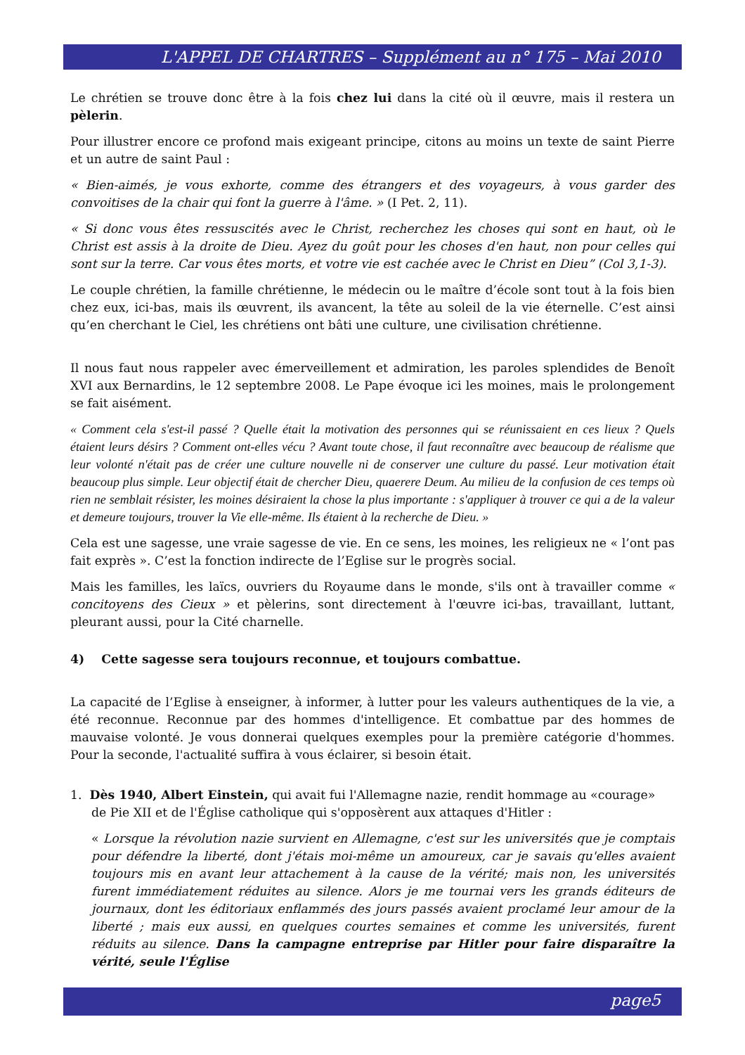L'APPEL DE CHARTRES – Supplément au n° 175 – Mai 2010
Le chrétien se trouve donc être à la fois chez lui dans la cité où il œuvre, mais il restera un pèlerin.
Pour illustrer encore ce profond mais exigeant principe, citons au moins un texte de saint Pierre et un autre de saint Paul :
« Bien-aimés, je vous exhorte, comme des étrangers et des voyageurs, à vous garder des convoitises de la chair qui font la guerre à l'âme. » (I Pet. 2, 11).
« Si donc vous êtes ressuscités avec le Christ, recherchez les choses qui sont en haut, où le Christ est assis à la droite de Dieu. Ayez du goût pour les choses d'en haut, non pour celles qui sont sur la terre. Car vous êtes morts, et votre vie est cachée avec le Christ en Dieu” (Col 3,1-3).
Le couple chrétien, la famille chrétienne, le médecin ou le maître d’école sont tout à la fois bien chez eux, ici-bas, mais ils œuvrent, ils avancent, la tête au soleil de la vie éternelle. C’est ainsi qu’en cherchant le Ciel, les chrétiens ont bâti une culture, une civilisation chrétienne.
Il nous faut nous rappeler avec émerveillement et admiration, les paroles splendides de Benoît XVI aux Bernardins, le 12 septembre 2008. Le Pape évoque ici les moines, mais le prolongement se fait aisément.
« Comment cela s'est-il passé ? Quelle était la motivation des personnes qui se réunissaient en ces lieux ? Quels étaient leurs désirs ? Comment ont-elles vécu ? Avant toute chose, il faut reconnaître avec beaucoup de réalisme que leur volonté n'était pas de créer une culture nouvelle ni de conserver une culture du passé. Leur motivation était beaucoup plus simple. Leur objectif était de chercher Dieu, quaerere Deum. Au milieu de la confusion de ces temps où rien ne semblait résister, les moines désiraient la chose la plus importante : s'appliquer à trouver ce qui a de la valeur et demeure toujours, trouver la Vie elle-même. Ils étaient à la recherche de Dieu. »
Cela est une sagesse, une vraie sagesse de vie. En ce sens, les moines, les religieux ne « l’ont pas fait exprès ». C’est la fonction indirecte de l’Eglise sur le progrès social.
Mais les familles, les laïcs, ouvriers du Royaume dans le monde, s'ils ont à travailler comme « concitoyens des Cieux » et pèlerins, sont directement à l'œuvre ici-bas, travaillant, luttant, pleurant aussi, pour la Cité charnelle.
4) Cette sagesse sera toujours reconnue, et toujours combattue.
La capacité de l’Eglise à enseigner, à informer, à lutter pour les valeurs authentiques de la vie, a été reconnue. Reconnue par des hommes d'intelligence. Et combattue par des hommes de mauvaise volonté. Je vous donnerai quelques exemples pour la première catégorie d'hommes. Pour la seconde, l'actualité suffira à vous éclairer, si besoin était.
1. Dès 1940, Albert Einstein, qui avait fui l'Allemagne nazie, rendit hommage au «courage»
de Pie XII et de l'Église catholique qui s'opposèrent aux attaques d'Hitler :
« Lorsque la révolution nazie survient en Allemagne, c'est sur les universités que je comptais pour défendre la liberté, dont j'étais moi-même un amoureux, car je savais qu'elles avaient toujours mis en avant leur attachement à la cause de la vérité; mais non, les universités furent immédiatement réduites au silence. Alors je me tournai vers les grands éditeurs de journaux, dont les éditoriaux enflammés des jours passés avaient proclamé leur amour de la liberté ; mais eux aussi, en quelques courtes semaines et comme les universités, furent réduits au silence. Dans la campagne entreprise par Hitler pour faire disparaître la vérité, seule l'Église
page5